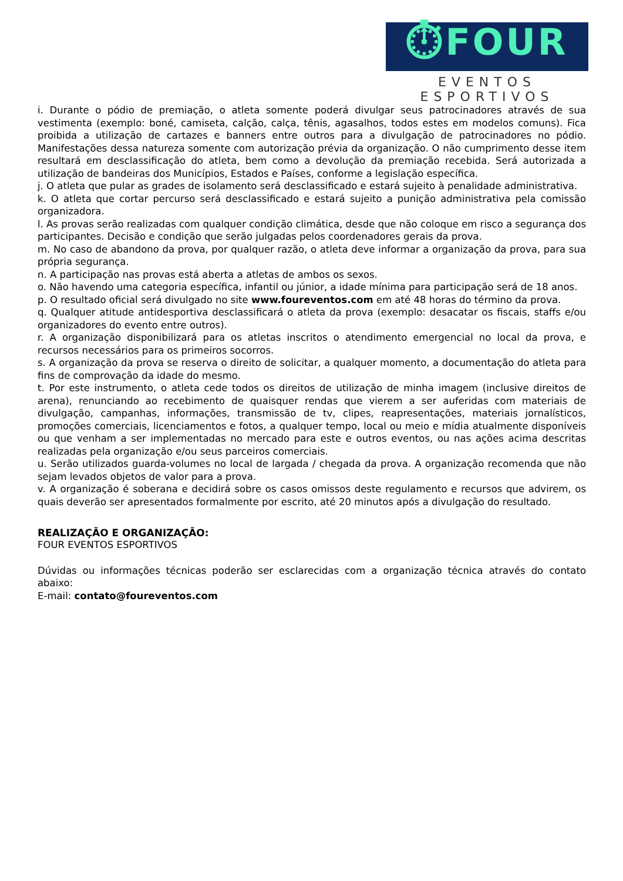⏱FOUR
EVENTOS ESPORTIVOS
i. Durante o pódio de premiação, o atleta somente poderá divulgar seus patrocinadores através de sua vestimenta (exemplo: boné, camiseta, calção, calça, tênis, agasalhos, todos estes em modelos comuns). Fica proibida a utilização de cartazes e banners entre outros para a divulgação de patrocinadores no pódio. Manifestações dessa natureza somente com autorização prévia da organização. O não cumprimento desse item resultará em desclassificação do atleta, bem como a devolução da premiação recebida. Será autorizada a utilização de bandeiras dos Municípios, Estados e Países, conforme a legislação específica.
j. O atleta que pular as grades de isolamento será desclassificado e estará sujeito à penalidade administrativa.
k. O atleta que cortar percurso será desclassificado e estará sujeito a punição administrativa pela comissão organizadora.
l. As provas serão realizadas com qualquer condição climática, desde que não coloque em risco a segurança dos participantes. Decisão e condição que serão julgadas pelos coordenadores gerais da prova.
m. No caso de abandono da prova, por qualquer razão, o atleta deve informar a organização da prova, para sua própria segurança.
n. A participação nas provas está aberta a atletas de ambos os sexos.
o. Não havendo uma categoria específica, infantil ou júnior, a idade mínima para participação será de 18 anos.
p. O resultado oficial será divulgado no site www.foureventos.com em até 48 horas do término da prova.
q. Qualquer atitude antidesportiva desclassificará o atleta da prova (exemplo: desacatar os fiscais, staffs e/ou organizadores do evento entre outros).
r. A organização disponibilizará para os atletas inscritos o atendimento emergencial no local da prova, e recursos necessários para os primeiros socorros.
s. A organização da prova se reserva o direito de solicitar, a qualquer momento, a documentação do atleta para fins de comprovação da idade do mesmo.
t. Por este instrumento, o atleta cede todos os direitos de utilização de minha imagem (inclusive direitos de arena), renunciando ao recebimento de quaisquer rendas que vierem a ser auferidas com materiais de divulgação, campanhas, informações, transmissão de tv, clipes, reapresentações, materiais jornalísticos, promoções comerciais, licenciamentos e fotos, a qualquer tempo, local ou meio e mídia atualmente disponíveis ou que venham a ser implementadas no mercado para este e outros eventos, ou nas ações acima descritas realizadas pela organização e/ou seus parceiros comerciais.
u. Serão utilizados guarda-volumes no local de largada / chegada da prova. A organização recomenda que não sejam levados objetos de valor para a prova.
v. A organização é soberana e decidirá sobre os casos omissos deste regulamento e recursos que advirem, os quais deverão ser apresentados formalmente por escrito, até 20 minutos após a divulgação do resultado.
REALIZAÇÃO E ORGANIZAÇÃO:
FOUR EVENTOS ESPORTIVOS
Dúvidas ou informações técnicas poderão ser esclarecidas com a organização técnica através do contato abaixo:
E-mail: contato@foureventos.com